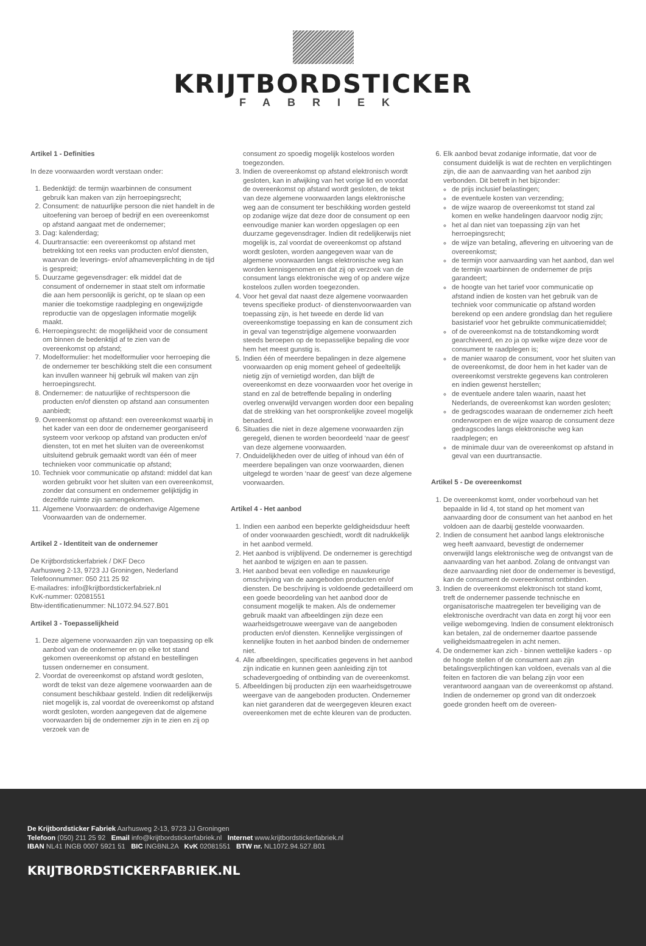KRIJTBORDSTICKER
FABRIEK
Artikel 1 - Definities
In deze voorwaarden wordt verstaan onder:
1. Bedenktijd: de termijn waarbinnen de consument gebruik kan maken van zijn herroepingsrecht;
2. Consument: de natuurlijke persoon die niet handelt in de uitoefening van beroep of bedrijf en een overeenkomst op afstand aangaat met de ondernemer;
3. Dag: kalenderdag;
4. Duurtransactie: een overeenkomst op afstand met betrekking tot een reeks van producten en/of diensten, waarvan de leverings- en/of afnameverplichting in de tijd is gespreid;
5. Duurzame gegevensdrager: elk middel dat de consument of ondernemer in staat stelt om informatie die aan hem persoonlijk is gericht, op te slaan op een manier die toekomstige raadpleging en ongewijzigde reproductie van de opgeslagen informatie mogelijk maakt.
6. Herroepingsrecht: de mogelijkheid voor de consument om binnen de bedenktijd af te zien van de overeenkomst op afstand;
7. Modelformulier: het modelformulier voor herroeping die de ondernemer ter beschikking stelt die een consument kan invullen wanneer hij gebruik wil maken van zijn herroepingsrecht.
8. Ondernemer: de natuurlijke of rechtspersoon die producten en/of diensten op afstand aan consumenten aanbiedt;
9. Overeenkomst op afstand: een overeenkomst waarbij in het kader van een door de ondernemer georganiseerd systeem voor verkoop op afstand van producten en/of diensten, tot en met het sluiten van de overeenkomst uitsluitend gebruik gemaakt wordt van één of meer technieken voor communicatie op afstand;
10. Techniek voor communicatie op afstand: middel dat kan worden gebruikt voor het sluiten van een overeenkomst, zonder dat consument en ondernemer gelijktijdig in dezelfde ruimte zijn samengekomen.
11. Algemene Voorwaarden: de onderhavige Algemene Voorwaarden van de ondernemer.
Artikel 2 - Identiteit van de ondernemer
De Krijtbordstickerfabriek / DKF Deco
Aarhusweg 2-13, 9723 JJ Groningen, Nederland
Telefoonnummer: 050 211 25 92
E-mailadres: info@krijtbordstickerfabriek.nl
KvK-nummer: 02081551
Btw-identificatienummer: NL1072.94.527.B01
Artikel 3 - Toepasselijkheid
1. Deze algemene voorwaarden zijn van toepassing op elk aanbod van de ondernemer en op elke tot stand gekomen overeenkomst op afstand en bestellingen tussen ondernemer en consument.
2. Voordat de overeenkomst op afstand wordt gesloten, wordt de tekst van deze algemene voorwaarden aan de consument beschikbaar gesteld. Indien dit redelijkerwijs niet mogelijk is, zal voordat de overeenkomst op afstand wordt gesloten, worden aangegeven dat de algemene voorwaarden bij de ondernemer zijn in te zien en zij op verzoek van de
consument zo spoedig mogelijk kosteloos worden toegezonden.
3. Indien de overeenkomst op afstand elektronisch wordt gesloten, kan in afwijking van het vorige lid en voordat de overeenkomst op afstand wordt gesloten, de tekst van deze algemene voorwaarden langs elektronische weg aan de consument ter beschikking worden gesteld op zodanige wijze dat deze door de consument op een eenvoudige manier kan worden opgeslagen op een duurzame gegevensdrager. Indien dit redelijkerwijs niet mogelijk is, zal voordat de overeenkomst op afstand wordt gesloten, worden aangegeven waar van de algemene voorwaarden langs elektronische weg kan worden kennisgenomen en dat zij op verzoek van de consument langs elektronische weg of op andere wijze kosteloos zullen worden toegezonden.
4. Voor het geval dat naast deze algemene voorwaarden tevens specifieke product- of dienstenvoorwaarden van toepassing zijn, is het tweede en derde lid van overeenkomstige toepassing en kan de consument zich in geval van tegenstrijdige algemene voorwaarden steeds beroepen op de toepasselijke bepaling die voor hem het meest gunstig is.
5. Indien één of meerdere bepalingen in deze algemene voorwaarden op enig moment geheel of gedeeltelijk nietig zijn of vernietigd worden, dan blijft de overeenkomst en deze voorwaarden voor het overige in stand en zal de betreffende bepaling in onderling overleg onverwijld vervangen worden door een bepaling dat de strekking van het oorspronkelijke zoveel mogelijk benaderd.
6. Situaties die niet in deze algemene voorwaarden zijn geregeld, dienen te worden beoordeeld ‘naar de geest’ van deze algemene voorwaarden.
7. Onduidelijkheden over de uitleg of inhoud van één of meerdere bepalingen van onze voorwaarden, dienen uitgelegd te worden ‘naar de geest’ van deze algemene voorwaarden.
Artikel 4 - Het aanbod
1. Indien een aanbod een beperkte geldigheidsduur heeft of onder voorwaarden geschiedt, wordt dit nadrukkelijk in het aanbod vermeld.
2. Het aanbod is vrijblijvend. De ondernemer is gerechtigd het aanbod te wijzigen en aan te passen.
3. Het aanbod bevat een volledige en nauwkeurige omschrijving van de aangeboden producten en/of diensten. De beschrijving is voldoende gedetailleerd om een goede beoordeling van het aanbod door de consument mogelijk te maken. Als de ondernemer gebruik maakt van afbeeldingen zijn deze een waarheidsgetrouwe weergave van de aangeboden producten en/of diensten. Kennelijke vergissingen of kennelijke fouten in het aanbod binden de ondernemer niet.
4. Alle afbeeldingen, specificaties gegevens in het aanbod zijn indicatie en kunnen geen aanleiding zijn tot schadevergoeding of ontbinding van de overeenkomst.
5. Afbeeldingen bij producten zijn een waarheidsgetrouwe weergave van de aangeboden producten. Ondernemer kan niet garanderen dat de weergegeven kleuren exact overeenkomen met de echte kleuren van de producten.
6. Elk aanbod bevat zodanige informatie, dat voor de consument duidelijk is wat de rechten en verplichtingen zijn, die aan de aanvaarding van het aanbod zijn verbonden. Dit betreft in het bijzonder:
de prijs inclusief belastingen;
de eventuele kosten van verzending;
de wijze waarop de overeenkomst tot stand zal komen en welke handelingen daarvoor nodig zijn;
het al dan niet van toepassing zijn van het herroepingsrecht;
de wijze van betaling, aflevering en uitvoering van de overeenkomst;
de termijn voor aanvaarding van het aanbod, dan wel de termijn waarbinnen de ondernemer de prijs garandeert;
de hoogte van het tarief voor communicatie op afstand indien de kosten van het gebruik van de techniek voor communicatie op afstand worden berekend op een andere grondslag dan het reguliere basistarief voor het gebruikte communicatiemiddel;
of de overeenkomst na de totstandkoming wordt gearchiveerd, en zo ja op welke wijze deze voor de consument te raadplegen is;
de manier waarop de consument, voor het sluiten van de overeenkomst, de door hem in het kader van de overeenkomst verstrekte gegevens kan controleren en indien gewenst herstellen;
de eventuele andere talen waarin, naast het Nederlands, de overeenkomst kan worden gesloten;
de gedragscodes waaraan de ondernemer zich heeft onderworpen en de wijze waarop de consument deze gedragscodes langs elektronische weg kan raadplegen; en
de minimale duur van de overeenkomst op afstand in geval van een duurtransactie.
Artikel 5 - De overeenkomst
1. De overeenkomst komt, onder voorbehoud van het bepaalde in lid 4, tot stand op het moment van aanvaarding door de consument van het aanbod en het voldoen aan de daarbij gestelde voorwaarden.
2. Indien de consument het aanbod langs elektronische weg heeft aanvaard, bevestigt de ondernemer onverwijld langs elektronische weg de ontvangst van de aanvaarding van het aanbod. Zolang de ontvangst van deze aanvaarding niet door de ondernemer is bevestigd, kan de consument de overeenkomst ontbinden.
3. Indien de overeenkomst elektronisch tot stand komt, treft de ondernemer passende technische en organisatorische maatregelen ter beveiliging van de elektronische overdracht van data en zorgt hij voor een veilige webomgeving. Indien de consument elektronisch kan betalen, zal de ondernemer daartoe passende veiligheidsmaatregelen in acht nemen.
4. De ondernemer kan zich - binnen wettelijke kaders - op de hoogte stellen of de consument aan zijn betalingsverplichtingen kan voldoen, evenals van al die feiten en factoren die van belang zijn voor een verantwoord aangaan van de overeenkomst op afstand. Indien de ondernemer op grond van dit onderzoek goede gronden heeft om de overeen-
De Krijtbordsticker Fabriek Aarhusweg 2-13, 9723 JJ Groningen
Telefoon (050) 211 25 92 Email info@krijtbordstickerfabriek.nl Internet www.krijtbordstickerfabriek.nl
IBAN NL41 INGB 0007 5921 51 BIC INGBNL2A KvK 02081551 BTW nr. NL1072.94.527.B01
KRIJTBORDSTICKERFABRIEK.NL